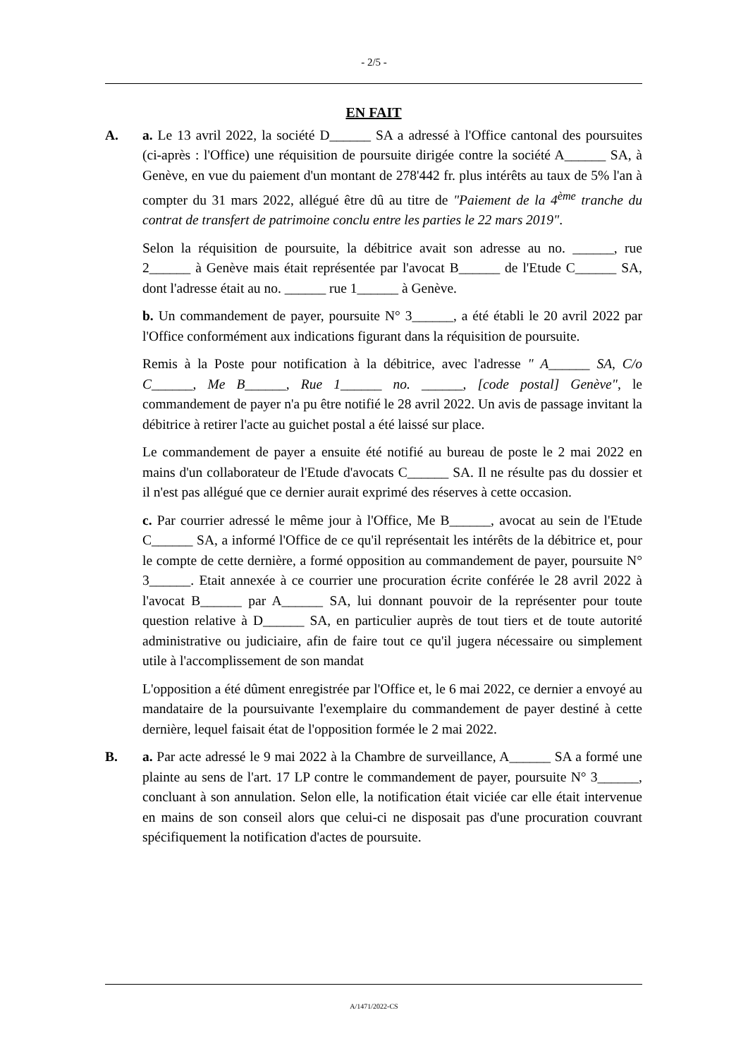- 2/5 -
EN FAIT
A. a. Le 13 avril 2022, la société D______ SA a adressé à l'Office cantonal des poursuites (ci-après : l'Office) une réquisition de poursuite dirigée contre la société A______ SA, à Genève, en vue du paiement d'un montant de 278'442 fr. plus intérêts au taux de 5% l'an à compter du 31 mars 2022, allégué être dû au titre de "Paiement de la 4<sup>ème</sup> tranche du contrat de transfert de patrimoine conclu entre les parties le 22 mars 2019".
Selon la réquisition de poursuite, la débitrice avait son adresse au no. ______, rue 2______ à Genève mais était représentée par l'avocat B______ de l'Etude C______ SA, dont l'adresse était au no. ______ rue 1______ à Genève.
b. Un commandement de payer, poursuite N° 3______, a été établi le 20 avril 2022 par l'Office conformément aux indications figurant dans la réquisition de poursuite.
Remis à la Poste pour notification à la débitrice, avec l'adresse " A______ SA, C/o C______, Me B______, Rue 1______ no. ______, [code postal] Genève", le commandement de payer n'a pu être notifié le 28 avril 2022. Un avis de passage invitant la débitrice à retirer l'acte au guichet postal a été laissé sur place.
Le commandement de payer a ensuite été notifié au bureau de poste le 2 mai 2022 en mains d'un collaborateur de l'Etude d'avocats C______ SA. Il ne résulte pas du dossier et il n'est pas allégué que ce dernier aurait exprimé des réserves à cette occasion.
c. Par courrier adressé le même jour à l'Office, Me B______, avocat au sein de l'Etude C______ SA, a informé l'Office de ce qu'il représentait les intérêts de la débitrice et, pour le compte de cette dernière, a formé opposition au commandement de payer, poursuite N° 3______. Etait annexée à ce courrier une procuration écrite conférée le 28 avril 2022 à l'avocat B______ par A______ SA, lui donnant pouvoir de la représenter pour toute question relative à D______ SA, en particulier auprès de tout tiers et de toute autorité administrative ou judiciaire, afin de faire tout ce qu'il jugera nécessaire ou simplement utile à l'accomplissement de son mandat
L'opposition a été dûment enregistrée par l'Office et, le 6 mai 2022, ce dernier a envoyé au mandataire de la poursuivante l'exemplaire du commandement de payer destiné à cette dernière, lequel faisait état de l'opposition formée le 2 mai 2022.
B. a. Par acte adressé le 9 mai 2022 à la Chambre de surveillance, A______ SA a formé une plainte au sens de l'art. 17 LP contre le commandement de payer, poursuite N° 3______, concluant à son annulation. Selon elle, la notification était viciée car elle était intervenue en mains de son conseil alors que celui-ci ne disposait pas d'une procuration couvrant spécifiquement la notification d'actes de poursuite.
A/1471/2022-CS